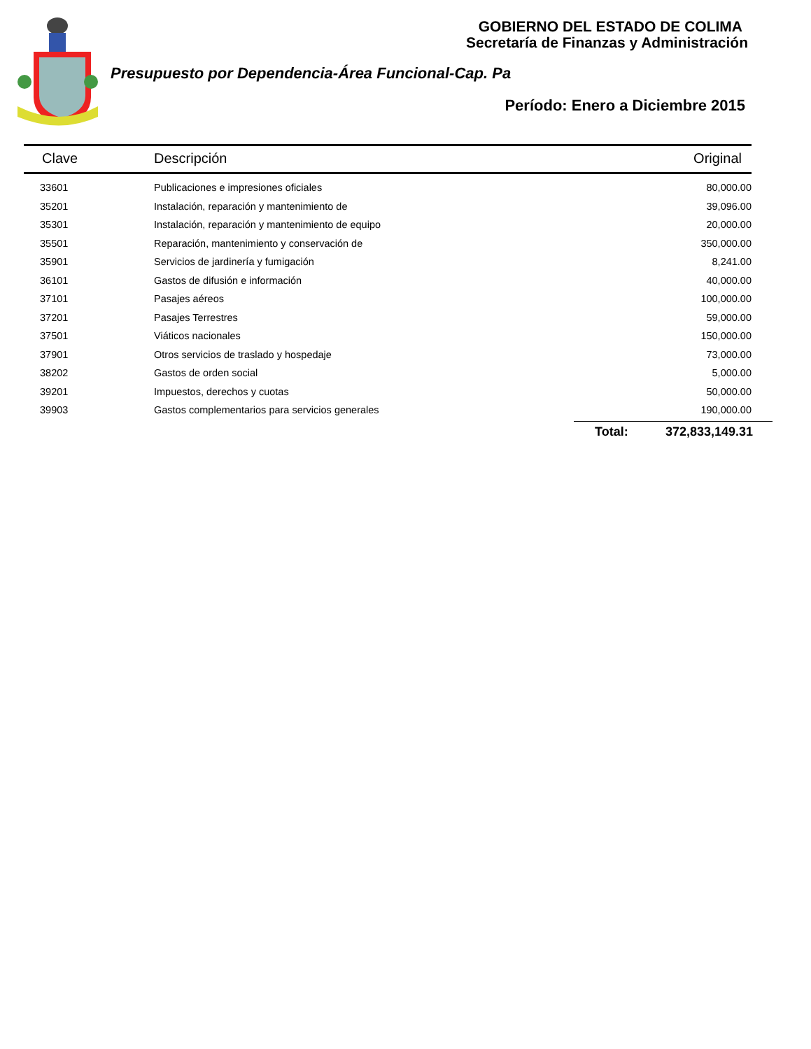GOBIERNO DEL ESTADO DE COLIMA
Secretaría de Finanzas y Administración
Presupuesto por Dependencia-Área Funcional-Cap. Pa
Período: Enero a Diciembre 2015
| Clave | Descripción | Original |
| --- | --- | --- |
| 33601 | Publicaciones e impresiones oficiales | 80,000.00 |
| 35201 | Instalación, reparación y mantenimiento de | 39,096.00 |
| 35301 | Instalación, reparación y mantenimiento de equipo | 20,000.00 |
| 35501 | Reparación, mantenimiento y conservación de | 350,000.00 |
| 35901 | Servicios de jardinería y fumigación | 8,241.00 |
| 36101 | Gastos de difusión e información | 40,000.00 |
| 37101 | Pasajes aéreos | 100,000.00 |
| 37201 | Pasajes Terrestres | 59,000.00 |
| 37501 | Viáticos nacionales | 150,000.00 |
| 37901 | Otros servicios de traslado y hospedaje | 73,000.00 |
| 38202 | Gastos de orden social | 5,000.00 |
| 39201 | Impuestos, derechos y cuotas | 50,000.00 |
| 39903 | Gastos complementarios para servicios generales | 190,000.00 |
Total: 372,833,149.31